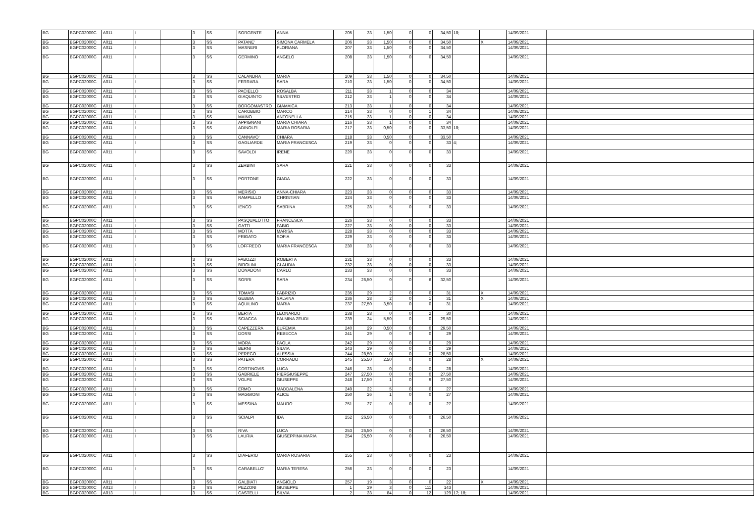| BG | BGPC02000C | A011 | I | | 3 | SS | SORGENTE | ANNA | 205 | 33 | 1,50 | 0 | 0 | 34,50 | 18; | | 14/09/2021 | |
| BG | BGPC02000C | A011 | I | | 3 | SS | PATANE' | SIMONA CARMELA | 206 | 33 | 1,50 | 0 | 0 | 34,50 | | X | 14/09/2021 | |
| BG | BGPC02000C | A011 | I | | 3 | SS | MASNERI | FLORIANA | 207 | 33 | 1,50 | 0 | 0 | 34,50 | | | 14/09/2021 | |
| BG | BGPC02000C | A011 | I | | 3 | SS | GERMINO | ANGELO | 208 | 33 | 1,50 | 0 | 0 | 34,50 | | | 14/09/2021 | |
| BG | BGPC02000C | A011 | I | | 3 | SS | CALANDRA | MARIA | 209 | 33 | 1,50 | 0 | 0 | 34,50 | | | 14/09/2021 | |
| BG | BGPC02000C | A011 | I | | 3 | SS | FERRARA | SARA | 210 | 33 | 1,50 | 0 | 0 | 34,50 | | | 14/09/2021 | |
| BG | BGPC02000C | A011 | I | | 3 | SS | PACIELLO | ROSALBA | 211 | 33 | 1 | 0 | 0 | 34 | | | 14/09/2021 | |
| BG | BGPC02000C | A011 | I | | 3 | SS | GIAQUINTO | SILVESTRO | 212 | 33 | 1 | 0 | 0 | 34 | | | 14/09/2021 | |
| BG | BGPC02000C | A011 | I | | 3 | SS | BORGOMASTRO | GIAMAICA | 213 | 33 | 1 | 0 | 0 | 34 | | | 14/09/2021 | |
| BG | BGPC02000C | A011 | I | | 3 | SS | CAROBBIO | MARCO | 214 | 33 | 0 | 0 | 1 | 34 | | | 14/09/2021 | |
| BG | BGPC02000C | A011 | I | | 3 | SS | MAINO | ANTONELLA | 215 | 33 | 1 | 0 | 0 | 34 | | | 14/09/2021 | |
| BG | BGPC02000C | A011 | I | | 3 | SS | APPIGNANI | MARIA CHIARA | 216 | 33 | 1 | 0 | 0 | 34 | | | 14/09/2021 | |
| BG | BGPC02000C | A011 | I | | 3 | SS | ADINOLFI | MARIA ROSARIA | 217 | 33 | 0,50 | 0 | 0 | 33,50 | 18; | | 14/09/2021 | |
| BG | BGPC02000C | A011 | I | | 3 | SS | CANNAVO' | CHIARA | 218 | 33 | 0,50 | 0 | 0 | 33,50 | | | 14/09/2021 | |
| BG | BGPC02000C | A011 | I | | 3 | SS | GAGLIARDE | MARIA FRANCESCA | 219 | 33 | 0 | 0 | 0 | 33 | 4; | | 14/09/2021 | |
| BG | BGPC02000C | A011 | I | | 3 | SS | SAVOLDI | IRENE | 220 | 33 | 0 | 0 | 0 | 33 | | | 14/09/2021 | |
| BG | BGPC02000C | A011 | I | | 3 | SS | ZERBINI | SARA | 221 | 33 | 0 | 0 | 0 | 33 | | | 14/09/2021 | |
| BG | BGPC02000C | A011 | I | | 3 | SS | PORTONE | GIADA | 222 | 33 | 0 | 0 | 0 | 33 | | | 14/09/2021 | |
| BG | BGPC02000C | A011 | I | | 3 | SS | MERISIO | ANNA-CHIARA | 223 | 33 | 0 | 0 | 0 | 33 | | | 14/09/2021 | |
| BG | BGPC02000C | A011 | I | | 3 | SS | RAMPELLO | CHRISTIAN | 224 | 33 | 0 | 0 | 0 | 33 | | | 14/09/2021 | |
| BG | BGPC02000C | A011 | I | | 3 | SS | IENCO | SABRINA | 225 | 28 | 5 | 0 | 0 | 33 | | | 14/09/2021 | |
| BG | BGPC02000C | A011 | I | | 3 | SS | PASQUALOTTO | FRANCESCA | 226 | 33 | 0 | 0 | 0 | 33 | | | 14/09/2021 | |
| BG | BGPC02000C | A011 | I | | 3 | SS | GATTI | FABIO | 227 | 33 | 0 | 0 | 0 | 33 | | | 14/09/2021 | |
| BG | BGPC02000C | A011 | I | | 3 | SS | MOTTA | MARISA | 228 | 33 | 0 | 0 | 0 | 33 | | | 14/09/2021 | |
| BG | BGPC02000C | A011 | I | | 3 | SS | FRIGATO | SOFIA | 229 | 33 | 0 | 0 | 0 | 33 | | | 14/09/2021 | |
| BG | BGPC02000C | A011 | I | | 3 | SS | LOFFREDO | MARIA FRANCESCA | 230 | 33 | 0 | 0 | 0 | 33 | | | 14/09/2021 | |
| BG | BGPC02000C | A011 | I | | 3 | SS | FABOZZI | ROBERTA | 231 | 33 | 0 | 0 | 0 | 33 | | | 14/09/2021 | |
| BG | BGPC02000C | A011 | I | | 3 | SS | BIROLINI | CLAUDIA | 232 | 33 | 0 | 0 | 0 | 33 | | | 14/09/2021 | |
| BG | BGPC02000C | A011 | I | | 3 | SS | DONADONI | CARLO | 233 | 33 | 0 | 0 | 0 | 33 | | | 14/09/2021 | |
| BG | BGPC02000C | A011 | I | | 3 | SS | SORRI | SARA | 234 | 26,50 | 0 | 0 | 6 | 32,50 | | | 14/09/2021 | |
| BG | BGPC02000C | A011 | I | | 3 | SS | TOMASI | FABRIZIO | 235 | 29 | 2 | 0 | 0 | 31 | | X | 14/09/2021 | |
| BG | BGPC02000C | A011 | I | | 3 | SS | GEBBIA | SALVINA | 236 | 28 | 2 | 0 | 1 | 31 | | X | 14/09/2021 | |
| BG | BGPC02000C | A011 | I | | 3 | SS | AQUILINO | MARIA | 237 | 27,50 | 3,50 | 0 | 0 | 31 | | | 14/09/2021 | |
| BG | BGPC02000C | A011 | I | | 3 | SS | BERTA | LEONARDO | 238 | 28 | 0 | 0 | 2 | 30 | | | 14/09/2021 | |
| BG | BGPC02000C | A011 | I | | 3 | SS | SCIACCA | PALMINA ZEUDI | 239 | 24 | 5,50 | 0 | 0 | 29,50 | | | 14/09/2021 | |
| BG | BGPC02000C | A011 | I | | 3 | SS | CAPEZZERA | EUFEMIA | 240 | 29 | 0,50 | 0 | 0 | 29,50 | | | 14/09/2021 | |
| BG | BGPC02000C | A011 | I | | 3 | SS | DOSSI | REBECCA | 241 | 29 | 0 | 0 | 0 | 29 | | | 14/09/2021 | |
| BG | BGPC02000C | A011 | I | | 3 | SS | MORA | PAOLA | 242 | 29 | 0 | 0 | 0 | 29 | | | 14/09/2021 | |
| BG | BGPC02000C | A011 | I | | 3 | SS | BERNI | SILVIA | 243 | 29 | 0 | 0 | 0 | 29 | | | 14/09/2021 | |
| BG | BGPC02000C | A011 | I | | 3 | SS | PEREGO | ALESSIA | 244 | 28,50 | 0 | 0 | 0 | 28,50 | | | 14/09/2021 | |
| BG | BGPC02000C | A011 | I | | 3 | SS | PATERA | CORRADO | 245 | 25,50 | 2,50 | 0 | 0 | 28 | | X | 14/09/2021 | |
| BG | BGPC02000C | A011 | I | | 3 | SS | CORTINOVIS | LUCA | 246 | 28 | 0 | 0 | 0 | 28 | | | 14/09/2021 | |
| BG | BGPC02000C | A011 | I | | 3 | SS | GABRIELE | PIERGIUSEPPE | 247 | 27,50 | 0 | 0 | 0 | 27,50 | | | 14/09/2021 | |
| BG | BGPC02000C | A011 | I | | 3 | SS | VOLPE | GIUSEPPE | 248 | 17,50 | 1 | 0 | 9 | 27,50 | | | 14/09/2021 | |
| BG | BGPC02000C | A011 | I | | 3 | SS | ERMO | MADDALENA | 249 | 22 | 5 | 0 | 0 | 27 | | | 14/09/2021 | |
| BG | BGPC02000C | A011 | I | | 3 | SS | MAGGIONI | ALICE | 250 | 26 | 1 | 0 | 0 | 27 | | | 14/09/2021 | |
| BG | BGPC02000C | A011 | I | | 3 | SS | MESSINA | MAURO | 251 | 27 | 0 | 0 | 0 | 27 | | | 14/09/2021 | |
| BG | BGPC02000C | A011 | I | | 3 | SS | SCIALPI | IDA | 252 | 26,50 | 0 | 0 | 0 | 26,50 | | | 14/09/2021 | |
| BG | BGPC02000C | A011 | I | | 3 | SS | RIVA | LUCA | 253 | 26,50 | 0 | 0 | 0 | 26,50 | | | 14/09/2021 | |
| BG | BGPC02000C | A011 | I | | 3 | SS | LAURIA | GIUSEPPINA MARIA | 254 | 26,50 | 0 | 0 | 0 | 26,50 | | | 14/09/2021 | |
| BG | BGPC02000C | A011 | I | | 3 | SS | DIAFERIO | MARIA ROSARIA | 255 | 23 | 0 | 0 | 0 | 23 | | | 14/09/2021 | |
| BG | BGPC02000C | A011 | I | | 3 | SS | CARABELLO' | MARIA TERESA | 256 | 23 | 0 | 0 | 0 | 23 | | | 14/09/2021 | |
| BG | BGPC02000C | A011 | I | | 3 | SS | GALBIATI | ANGIOLO | 257 | 19 | 3 | 0 | 0 | 22 | | X | 14/09/2021 | |
| BG | BGPC02000C | A013 | I | | 3 | SS | PEZZONI | GIUSEPPE | 1 | 29 | 3 | 0 | 111 | 143 | | | 14/09/2021 | |
| BG | BGPC02000C | A013 | I | | 3 | SS | CASTELLI | SILVIA | 2 | 33 | 84 | 0 | 12 | 129 | 17; 18; | | 14/09/2021 | |